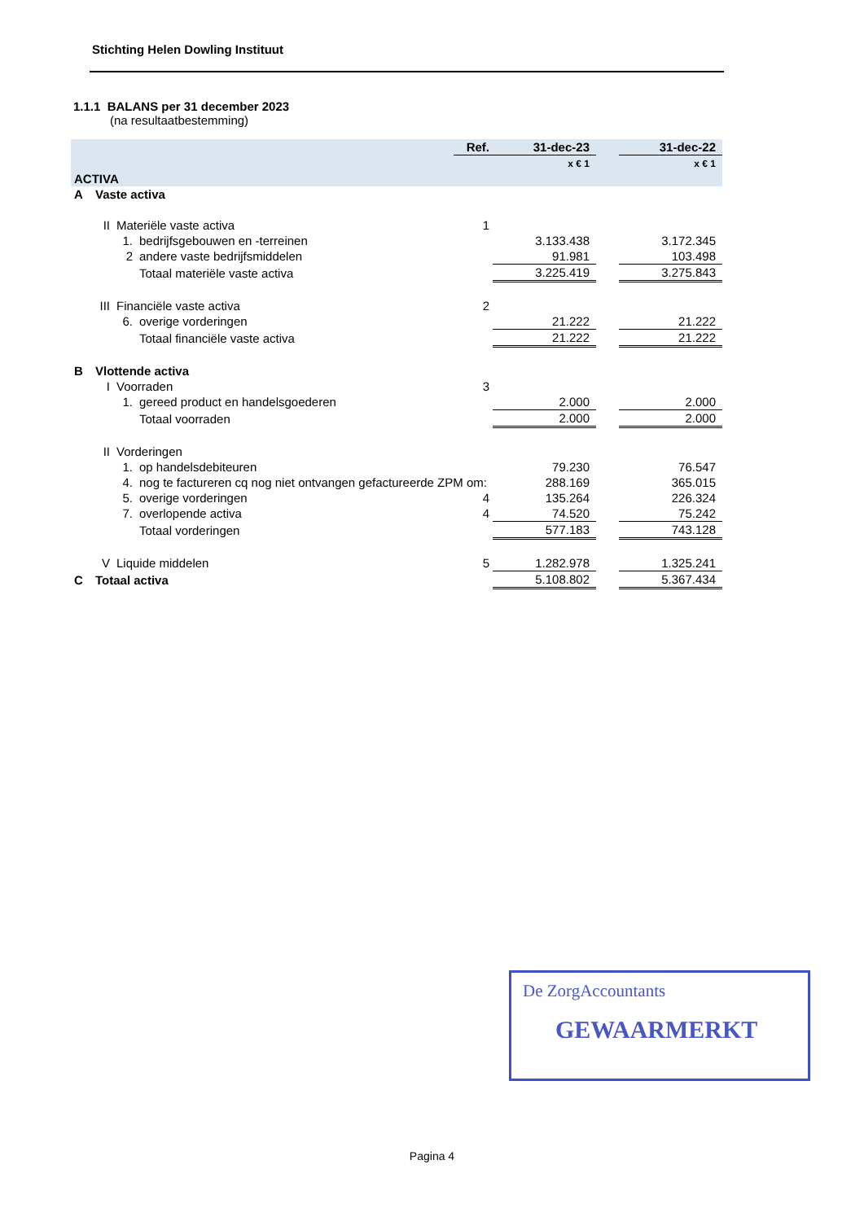Stichting Helen Dowling Instituut
1.1.1 BALANS per 31 december 2023
(na resultaatbestemming)
| | | | | Ref. | 31-dec-23 | | 31-dec-22 |
| | | | | | x € 1 | | x € 1 |
| ACTIVA | | | | | | | |
| A | Vaste activa | | | | | | |
| | II | Materiële vaste activa | | 1 | | | |
| | | 1. | bedrijfsgebouwen en -terreinen | | 3.133.438 | | 3.172.345 |
| | | 2 | andere vaste bedrijfsmiddelen | | 91.981 | | 103.498 |
| | | | Totaal materiële vaste activa | | 3.225.419 | | 3.275.843 |
| | III | Financiële vaste activa | | 2 | | | |
| | | 6. | overige vorderingen | | 21.222 | | 21.222 |
| | | | Totaal financiële vaste activa | | 21.222 | | 21.222 |
| B | Vlottende activa | | | | | | |
| | I | Voorraden | | 3 | | | |
| | | 1. | gereed product en handelsgoederen | | 2.000 | | 2.000 |
| | | | Totaal voorraden | | 2.000 | | 2.000 |
| | II | Vorderingen | | | | | |
| | | 1. | op handelsdebiteuren | | 79.230 | | 76.547 |
| | | 4. | nog te factureren cq nog niet ontvangen gefactureerde ZPM om: | | 288.169 | | 365.015 |
| | | 5. | overige vorderingen | 4 | 135.264 | | 226.324 |
| | | 7. | overlopende activa | 4 | 74.520 | | 75.242 |
| | | | Totaal vorderingen | | 577.183 | | 743.128 |
| | V | Liquide middelen | | 5 | 1.282.978 | | 1.325.241 |
| C | Totaal activa | | | | 5.108.802 | | 5.367.434 |
De ZorgAccountants
GEWAARMERKT
Pagina 4